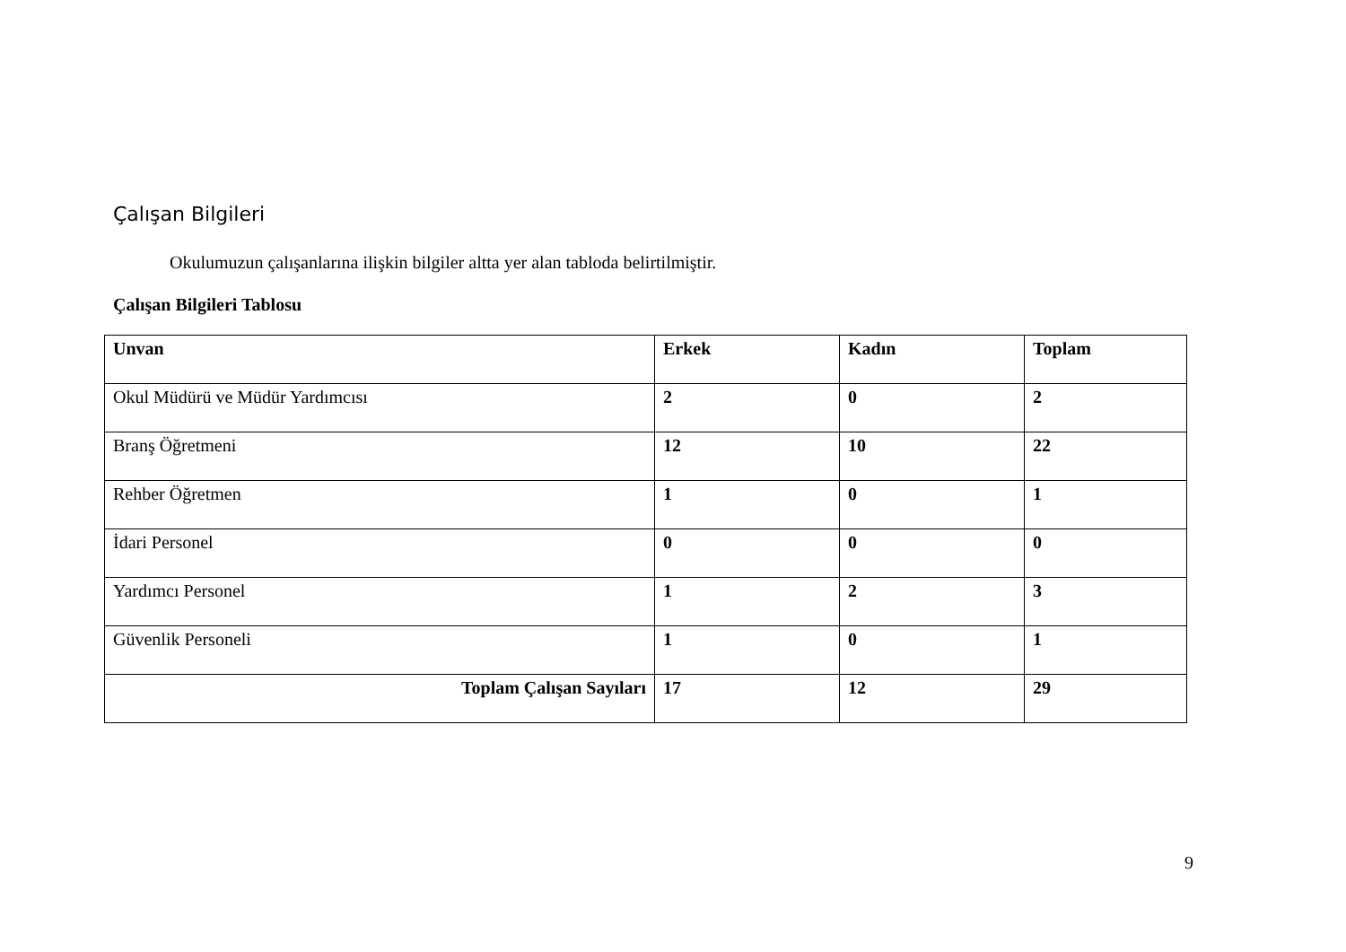Çalışan Bilgileri
Okulumuzun çalışanlarına ilişkin bilgiler altta yer alan tabloda belirtilmiştir.
Çalışan Bilgileri Tablosu
| Unvan | Erkek | Kadın | Toplam |
| --- | --- | --- | --- |
| Okul Müdürü ve Müdür Yardımcısı | 2 | 0 | 2 |
| Branş Öğretmeni | 12 | 10 | 22 |
| Rehber Öğretmen | 1 | 0 | 1 |
| İdari Personel | 0 | 0 | 0 |
| Yardımcı Personel | 1 | 2 | 3 |
| Güvenlik Personeli | 1 | 0 | 1 |
| Toplam Çalışan Sayıları | 17 | 12 | 29 |
9